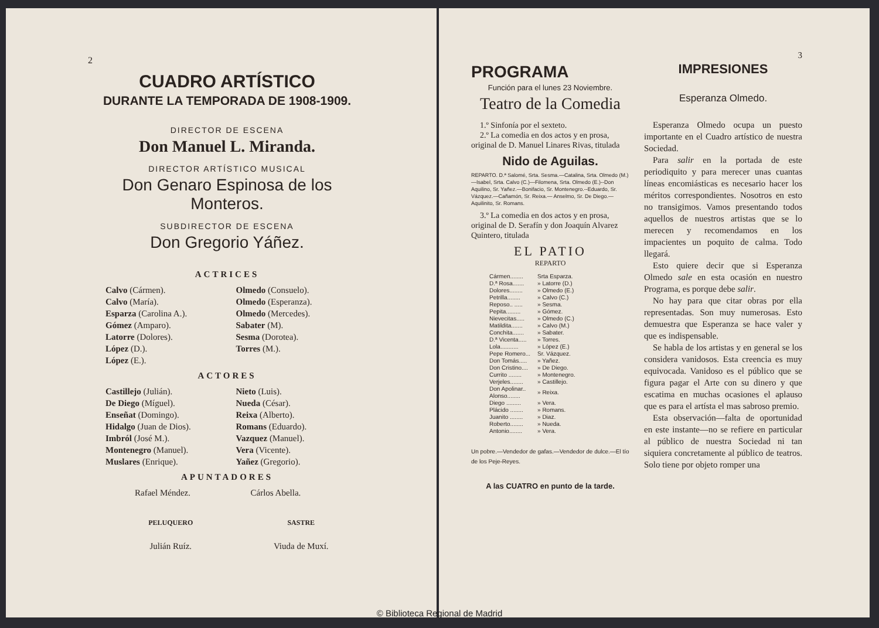2
CUADRO ARTÍSTICO
DURANTE LA TEMPORADA DE 1908-1909.
DIRECTOR DE ESCENA
Don Manuel L. Miranda.
DIRECTOR ARTÍSTICO MUSICAL
Don Genaro Espinosa de los Monteros.
SUBDIRECTOR DE ESCENA
Don Gregorio Yáñez.
ACTRICES
Calvo (Cármen).
Calvo (María).
Esparza (Carolina A.).
Gómez (Amparo).
Latorre (Dolores).
López (D.).
López (E.).
Olmedo (Consuelo).
Olmedo (Esperanza).
Olmedo (Mercedes).
Sabater (M).
Sesma (Dorotea).
Torres (M.).
ACTORES
Castillejo (Julián).
De Diego (Míguel).
Enseñat (Domingo).
Hidalgo (Juan de Dios).
Imbról (José M.).
Montenegro (Manuel).
Muslares (Enrique).
Nieto (Luis).
Nueda (César).
Reixa (Alberto).
Romans (Eduardo).
Vazquez (Manuel).
Vera (Vicente).
Yañez (Gregorio).
APUNTADORES
Rafael Méndez. Cárlos Abella.
PELUQUERO
Julián Ruíz.
SASTRE
Viuda de Muxí.
PROGRAMA
Función para el lunes 23 Noviembre.
Teatro de la Comedia
1.º Sinfonía por el sexteto.
2.º La comedia en dos actos y en prosa, original de D. Manuel Linares Rivas, titulada
Nido de Aguilas.
REPARTO. D.ª Salomé, Srta. Sesma.—Catalina, Srta. Olmedo (M.)—Isabel, Srta. Calvo (C.)—Filomena, Srta. Olmedo (E.)--Don Aquilino, Sr. Yañez.—Bonifacio, Sr. Montenegro.--Eduardo, Sr. Vázquez.—Cañamón, Sr. Reixa.— Anselmo, Sr. De Diego.—Aquilinito, Sr. Romans.
3.º La comedia en dos actos y en prosa, original de D. Serafín y don Joaquín Alvarez Quintero, titulada
EL PATIO
REPARTO
| Cármen........ | Srta Esparza. |
| D.ª Rosa....... | » Latorre (D.) |
| Dolores........ | » Olmedo (E.) |
| Petrilla........ | » Calvo (C.) |
| Reposo.. ..... | » Sesma. |
| Pepita......... | » Gómez. |
| Nievecitas..... | » Olmedo (C.) |
| Matildita....... | » Calvo (M.) |
| Conchita....... | » Sabater. |
| D.ª Vicenta..... | » Torres. |
| Lola........... | » López (E.) |
| Pepe Romero... | Sr. Vázquez. |
| Don Tomás..... | » Yañez. |
| Don Cristino.... | » De Diego. |
| Currito ........ | » Montenegro. |
| Verjeles........ | » Castillejo. |
| Don Apolinar.. Alonso........ | » Reixa. |
| Diego ......... | » Vera. |
| Plácido ........ | » Romans. |
| Juanito ........ | » Diaz. |
| Roberto........ | » Nueda. |
| Antonio........ | » Vera. |
Un pobre.—Vendedor de gafas.—Vendedor de dulce.—El tío de los Peje-Reyes.
A las CUATRO en punto de la tarde.
3
IMPRESIONES
Esperanza Olmedo.
Esperanza Olmedo ocupa un puesto importante en el Cuadro artístico de nuestra Sociedad.
Para salir en la portada de este periodiquito y para merecer unas cuantas líneas encomiásticas es necesario hacer los méritos correspondientes. Nosotros en esto no transigimos. Vamos presentando todos aquellos de nuestros artistas que se lo merecen y recomendamos en los impacientes un poquito de calma. Todo llegará.
Esto quiere decir que si Esperanza Olmedo sale en esta ocasión en nuestro Programa, es porque debe salir.
No hay para que citar obras por ella representadas. Son muy numerosas. Esto demuestra que Esperanza se hace valer y que es indispensable.
Se habla de los artistas y en general se los considera vanidosos. Esta creencia es muy equivocada. Vanidoso es el público que se figura pagar el Arte con su dinero y que escatima en muchas ocasiones el aplauso que es para el artísta el mas sabroso premio.
Esta observación—falta de oportunidad en este instante—no se refiere en particular al público de nuestra Sociedad ni tan siquiera concretamente al público de teatros. Solo tiene por objeto romper una
© Biblioteca Regional de Madrid